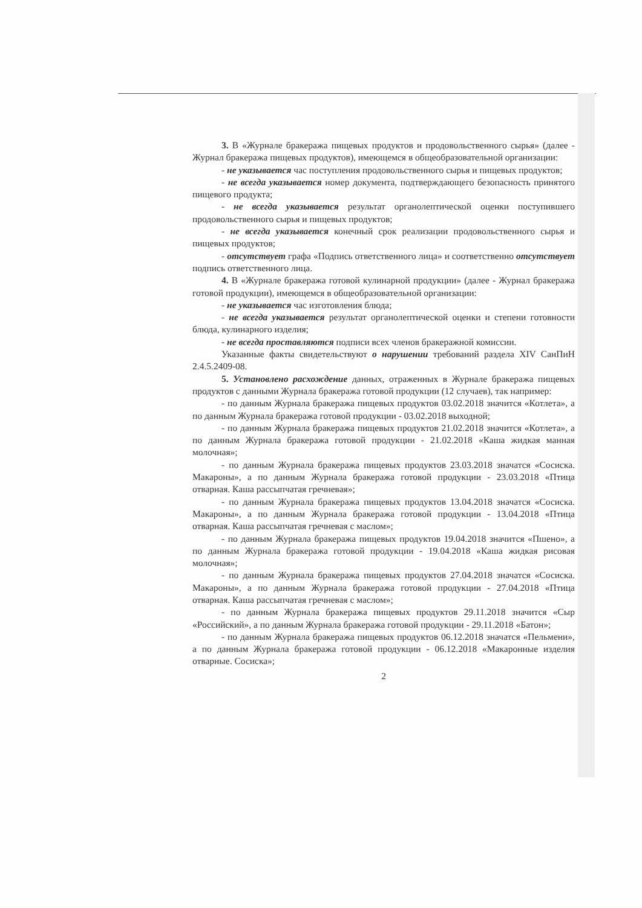3. В «Журнале бракеража пищевых продуктов и продовольственного сырья» (далее - Журнал бракеража пищевых продуктов), имеющемся в общеобразовательной организации:
- не указывается час поступления продовольственного сырья и пищевых продуктов;
- не всегда указывается номер документа, подтверждающего безопасность принятого пищевого продукта;
- не всегда указывается результат органолептической оценки поступившего продовольственного сырья и пищевых продуктов;
- не всегда указывается конечный срок реализации продовольственного сырья и пищевых продуктов;
- отсутствует графа «Подпись ответственного лица» и соответственно отсутствует подпись ответственного лица.
4. В «Журнале бракеража готовой кулинарной продукции» (далее - Журнал бракеража готовой продукции), имеющемся в общеобразовательной организации:
- не указывается час изготовления блюда;
- не всегда указывается результат органолептической оценки и степени готовности блюда, кулинарного изделия;
- не всегда проставляются подписи всех членов бракеражной комиссии.
Указанные факты свидетельствуют о нарушении требований раздела XIV СанПиН 2.4.5.2409-08.
5. Установлено расхождение данных, отраженных в Журнале бракеража пищевых продуктов с данными Журнала бракеража готовой продукции (12 случаев), так например:
- по данным Журнала бракеража пищевых продуктов 03.02.2018 значится «Котлета», а по данным Журнала бракеража готовой продукции - 03.02.2018 выходной;
- по данным Журнала бракеража пищевых продуктов 21.02.2018 значится «Котлета», а по данным Журнала бракеража готовой продукции - 21.02.2018 «Каша жидкая манная молочная»;
- по данным Журнала бракеража пищевых продуктов 23.03.2018 значатся «Сосиска. Макароны», а по данным Журнала бракеража готовой продукции - 23.03.2018 «Птица отварная. Каша рассыпчатая гречневая»;
- по данным Журнала бракеража пищевых продуктов 13.04.2018 значатся «Сосиска. Макароны», а по данным Журнала бракеража готовой продукции - 13.04.2018 «Птица отварная. Каша рассыпчатая гречневая с маслом»;
- по данным Журнала бракеража пищевых продуктов 19.04.2018 значится «Пшено», а по данным Журнала бракеража готовой продукции - 19.04.2018 «Каша жидкая рисовая молочная»;
- по данным Журнала бракеража пищевых продуктов 27.04.2018 значатся «Сосиска. Макароны», а по данным Журнала бракеража готовой продукции - 27.04.2018 «Птица отварная. Каша рассыпчатая гречневая с маслом»;
- по данным Журнала бракеража пищевых продуктов 29.11.2018 значится «Сыр «Российский», а по данным Журнала бракеража готовой продукции - 29.11.2018 «Батон»;
- по данным Журнала бракеража пищевых продуктов 06.12.2018 значатся «Пельмени», а по данным Журнала бракеража готовой продукции - 06.12.2018 «Макаронные изделия отварные. Сосиска»;
2